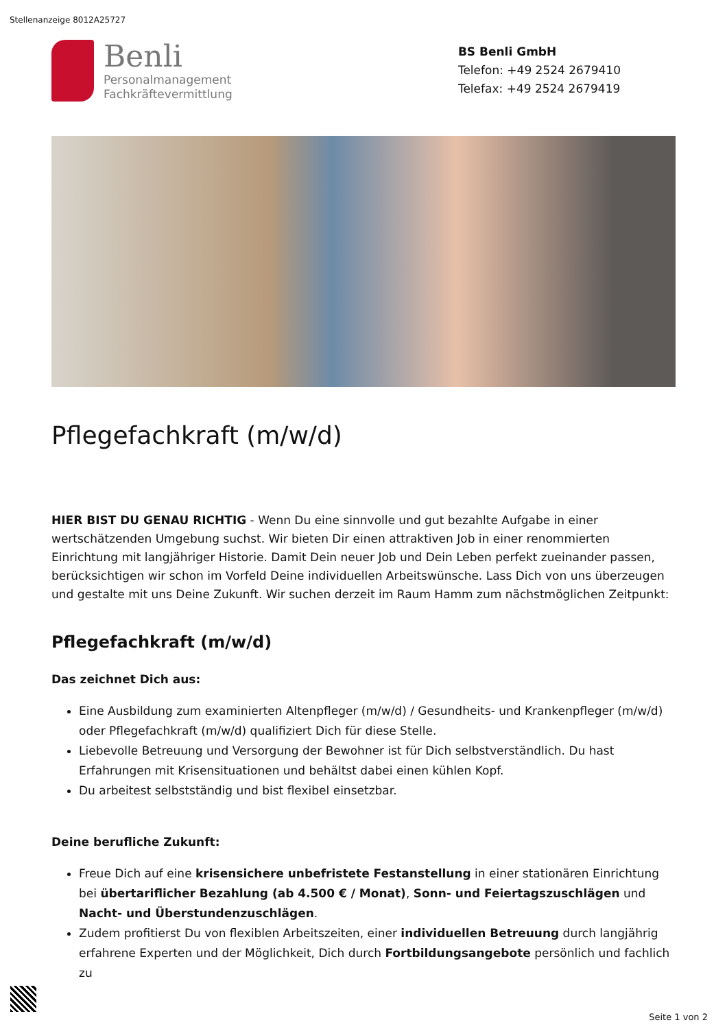Stellenanzeige 8012A25727
Benli
Personalmanagement
Fachkräftevermittlung
BS Benli GmbH
Telefon: +49 2524 2679410
Telefax: +49 2524 2679419
Pflegefachkraft (m/w/d)
HIER BIST DU GENAU RICHTIG - Wenn Du eine sinnvolle und gut bezahlte Aufgabe in einer wertschätzenden Umgebung suchst. Wir bieten Dir einen attraktiven Job in einer renommierten Einrichtung mit langjähriger Historie. Damit Dein neuer Job und Dein Leben perfekt zueinander passen, berücksichtigen wir schon im Vorfeld Deine individuellen Arbeitswünsche. Lass Dich von uns überzeugen und gestalte mit uns Deine Zukunft. Wir suchen derzeit im Raum Hamm zum nächstmöglichen Zeitpunkt:
Pflegefachkraft (m/w/d)
Das zeichnet Dich aus:
Eine Ausbildung zum examinierten Altenpfleger (m/w/d) / Gesundheits- und Krankenpfleger (m/w/d) oder Pflegefachkraft (m/w/d) qualifiziert Dich für diese Stelle.
Liebevolle Betreuung und Versorgung der Bewohner ist für Dich selbstverständlich. Du hast Erfahrungen mit Krisensituationen und behältst dabei einen kühlen Kopf.
Du arbeitest selbstständig und bist flexibel einsetzbar.
Deine berufliche Zukunft:
Freue Dich auf eine krisensichere unbefristete Festanstellung in einer stationären Einrichtung bei übertariflicher Bezahlung (ab 4.500 € / Monat), Sonn- und Feiertagszuschlägen und Nacht- und Überstundenzuschlägen.
Zudem profitierst Du von flexiblen Arbeitszeiten, einer individuellen Betreuung durch langjährig erfahrene Experten und der Möglichkeit, Dich durch Fortbildungsangebote persönlich und fachlich zu
Seite 1 von 2